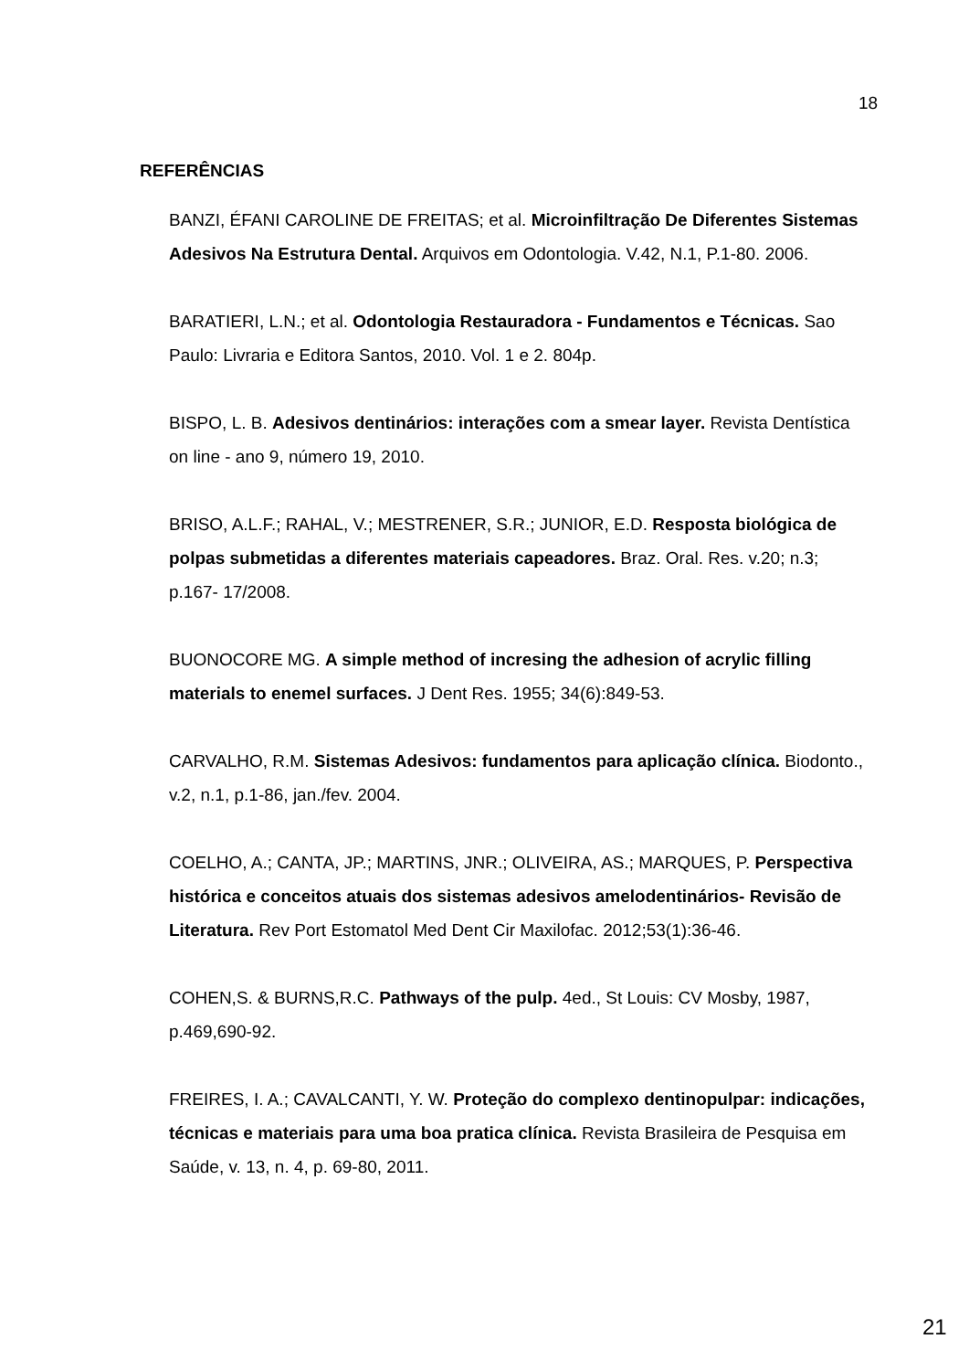18
REFERÊNCIAS
BANZI, ÉFANI CAROLINE DE FREITAS; et al. Microinfiltração De Diferentes Sistemas Adesivos Na Estrutura Dental. Arquivos em Odontologia. V.42, N.1, P.1-80. 2006.
BARATIERI, L.N.; et al. Odontologia Restauradora - Fundamentos e Técnicas. Sao Paulo: Livraria e Editora Santos, 2010. Vol. 1 e 2. 804p.
BISPO, L. B. Adesivos dentinários: interações com a smear layer. Revista Dentística on line - ano 9, número 19, 2010.
BRISO, A.L.F.; RAHAL, V.; MESTRENER, S.R.; JUNIOR, E.D. Resposta biológica de polpas submetidas a diferentes materiais capeadores. Braz. Oral. Res. v.20; n.3; p.167- 17/2008.
BUONOCORE MG. A simple method of incresing the adhesion of acrylic filling materials to enemel surfaces. J Dent Res. 1955; 34(6):849-53.
CARVALHO, R.M. Sistemas Adesivos: fundamentos para aplicação clínica. Biodonto., v.2, n.1, p.1-86, jan./fev. 2004.
COELHO, A.; CANTA, JP.; MARTINS, JNR.; OLIVEIRA, AS.; MARQUES, P. Perspectiva histórica e conceitos atuais dos sistemas adesivos amelodentinários- Revisão de Literatura. Rev Port Estomatol Med Dent Cir Maxilofac. 2012;53(1):36-46.
COHEN,S. & BURNS,R.C. Pathways of the pulp. 4ed., St Louis: CV Mosby, 1987, p.469,690-92.
FREIRES, I. A.; CAVALCANTI, Y. W. Proteção do complexo dentinopulpar: indicações, técnicas e materiais para uma boa pratica clínica. Revista Brasileira de Pesquisa em Saúde, v. 13, n. 4, p. 69-80, 2011.
21